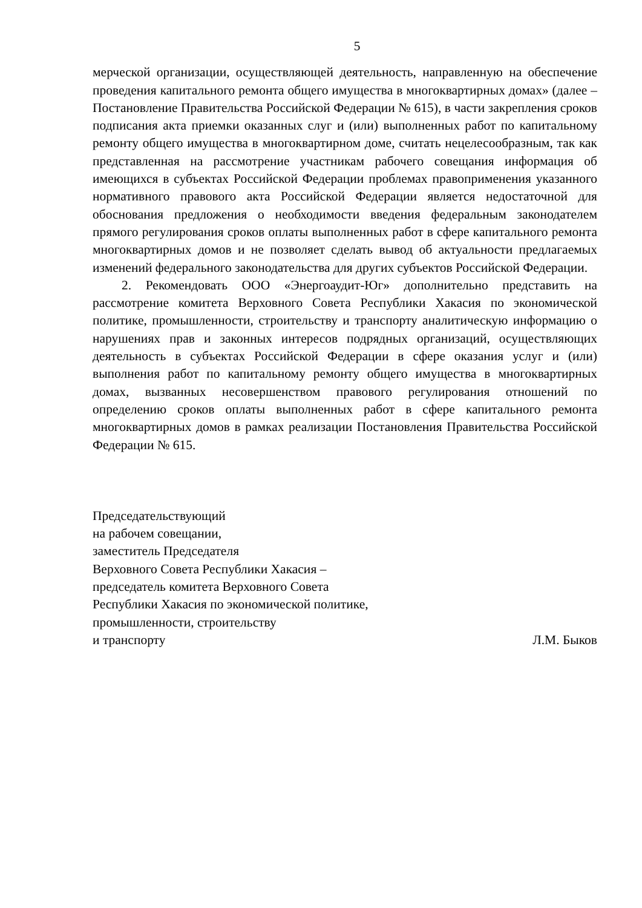5
мерческой организации, осуществляющей деятельность, направленную на обеспечение проведения капитального ремонта общего имущества в много­квартирных домах» (далее – Постановление Правительства Российской Фе­дерации № 615), в части закрепления сроков подписания акта приемки ока­занных слуг и (или) выполненных работ по капитальному ремонту общего имущества в многоквартирном доме, считать нецелесообразным, так как представленная на рассмотрение участникам рабочего совещания информа­ция об имеющихся в субъектах Российской Федерации проблемах правопри­менения указанного нормативного правового акта Российской Федерации является недостаточной для обоснования предложения о необходимости вве­дения федеральным законодателем прямого регулирования сроков оплаты выполненных работ в сфере капитального ремонта многоквартирных домов и не позволяет сделать вывод об актуальности предлагаемых изменений феде­рального законодательства для других субъектов Российской Федерации.
2. Рекомендовать ООО «Энергоаудит-Юг» дополнительно представить на рассмотрение комитета Верховного Совета Республики Хакасия по эко­номической политике, промышленности, строительству и транспорту анали­тическую информацию о нарушениях прав и законных интересов подрядных организаций, осуществляющих деятельность в субъектах Российской Феде­рации в сфере оказания услуг и (или) выполнения работ по капитальному ремонту общего имущества в многоквартирных домах, вызванных несовер­шенством правового регулирования отношений по определению сроков оплаты выполненных работ в сфере капитального ремонта многоквартирных домов в рамках реализации Постановления Правительства Российской Фе­дерации № 615.
Председательствующий
на рабочем совещании,
заместитель Председателя
Верховного Совета Республики Хакасия –
председатель комитета Верховного Совета
Республики Хакасия по экономической политике,
промышленности, строительству
и транспорту Л.М. Быков